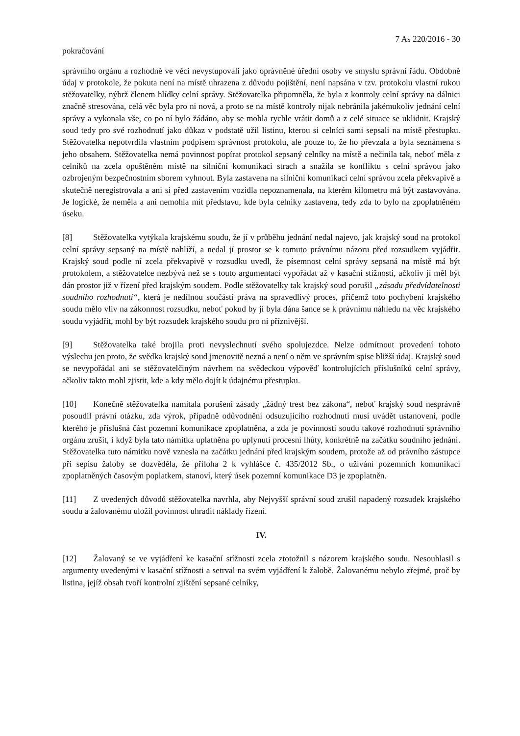7 As 220/2016 - 30
pokračování
správního orgánu a rozhodně ve věci nevystupovali jako oprávněné úřední osoby ve smyslu správní řádu. Obdobně údaj v protokole, že pokuta není na místě uhrazena z důvodu pojištění, není napsána v tzv. protokolu vlastní rukou stěžovatelky, nýbrž členem hlídky celní správy. Stěžovatelka připomněla, že byla z kontroly celní správy na dálnici značně stresována, celá věc byla pro ni nová, a proto se na místě kontroly nijak nebránila jakémukoliv jednání celní správy a vykonala vše, co po ní bylo žádáno, aby se mohla rychle vrátit domů a z celé situace se uklidnit. Krajský soud tedy pro své rozhodnutí jako důkaz v podstatě užil listinu, kterou si celníci sami sepsali na místě přestupku. Stěžovatelka nepotvrdila vlastním podpisem správnost protokolu, ale pouze to, že ho převzala a byla seznámena s jeho obsahem. Stěžovatelka nemá povinnost popírat protokol sepsaný celníky na místě a nečinila tak, neboť měla z celníků na zcela opuštěném místě na silniční komunikaci strach a snažila se konfliktu s celní správou jako ozbrojeným bezpečnostním sborem vyhnout. Byla zastavena na silniční komunikaci celní správou zcela překvapivě a skutečně neregistrovala a ani si před zastavením vozidla nepoznamenala, na kterém kilometru má být zastavována. Je logické, že neměla a ani nemohla mít představu, kde byla celníky zastavena, tedy zda to bylo na zpoplatněném úseku.
[8] Stěžovatelka vytýkala krajskému soudu, že jí v průběhu jednání nedal najevo, jak krajský soud na protokol celní správy sepsaný na místě nahlíží, a nedal jí prostor se k tomuto právnímu názoru před rozsudkem vyjádřit. Krajský soud podle ní zcela překvapivě v rozsudku uvedl, že písemnost celní správy sepsaná na místě má být protokolem, a stěžovatelce nezbývá než se s touto argumentací vypořádat až v kasační stížnosti, ačkoliv jí měl být dán prostor již v řízení před krajským soudem. Podle stěžovatelky tak krajský soud porušil „zásadu předvídatelnosti soudního rozhodnutí“, která je nedílnou součástí práva na spravedlivý proces, přičemž toto pochybení krajského soudu mělo vliv na zákonnost rozsudku, neboť pokud by jí byla dána šance se k právnímu náhledu na věc krajského soudu vyjádřit, mohl by být rozsudek krajského soudu pro ni příznivější.
[9] Stěžovatelka také brojila proti nevyslechnutí svého spolujezdce. Nelze odmítnout provedení tohoto výslechu jen proto, že svědka krajský soud jmenovitě nezná a není o něm ve správním spise bližší údaj. Krajský soud se nevypořádal ani se stěžovatelčiným návrhem na svědeckou výpověď kontrolujících příslušníků celní správy, ačkoliv takto mohl zjistit, kde a kdy mělo dojít k údajnému přestupku.
[10] Konečně stěžovatelka namítala porušení zásady „žádný trest bez zákona“, neboť krajský soud nesprávně posoudil právní otázku, zda výrok, případně odůvodnění odsuzujícího rozhodnutí musí uvádět ustanovení, podle kterého je příslušná část pozemní komunikace zpoplatněna, a zda je povinností soudu takové rozhodnutí správního orgánu zrušit, i když byla tato námitka uplatněna po uplynutí procesní lhůty, konkrétně na začátku soudního jednání. Stěžovatelka tuto námitku nově vznesla na začátku jednání před krajským soudem, protože až od právního zástupce při sepisu žaloby se dozvěděla, že příloha 2 k vyhlášce č. 435/2012 Sb., o užívání pozemních komunikací zpoplatněných časovým poplatkem, stanoví, který úsek pozemní komunikace D3 je zpoplatněn.
[11] Z uvedených důvodů stěžovatelka navrhla, aby Nejvyšší správní soud zrušil napadený rozsudek krajského soudu a žalovanému uložil povinnost uhradit náklady řízení.
IV.
[12] Žalovaný se ve vyjádření ke kasační stížnosti zcela ztotožnil s názorem krajského soudu. Nesouhlasil s argumenty uvedenými v kasační stížnosti a setrval na svém vyjádření k žalobě. Žalovanému nebylo zřejmé, proč by listina, jejíž obsah tvoří kontrolní zjištění sepsané celníky,